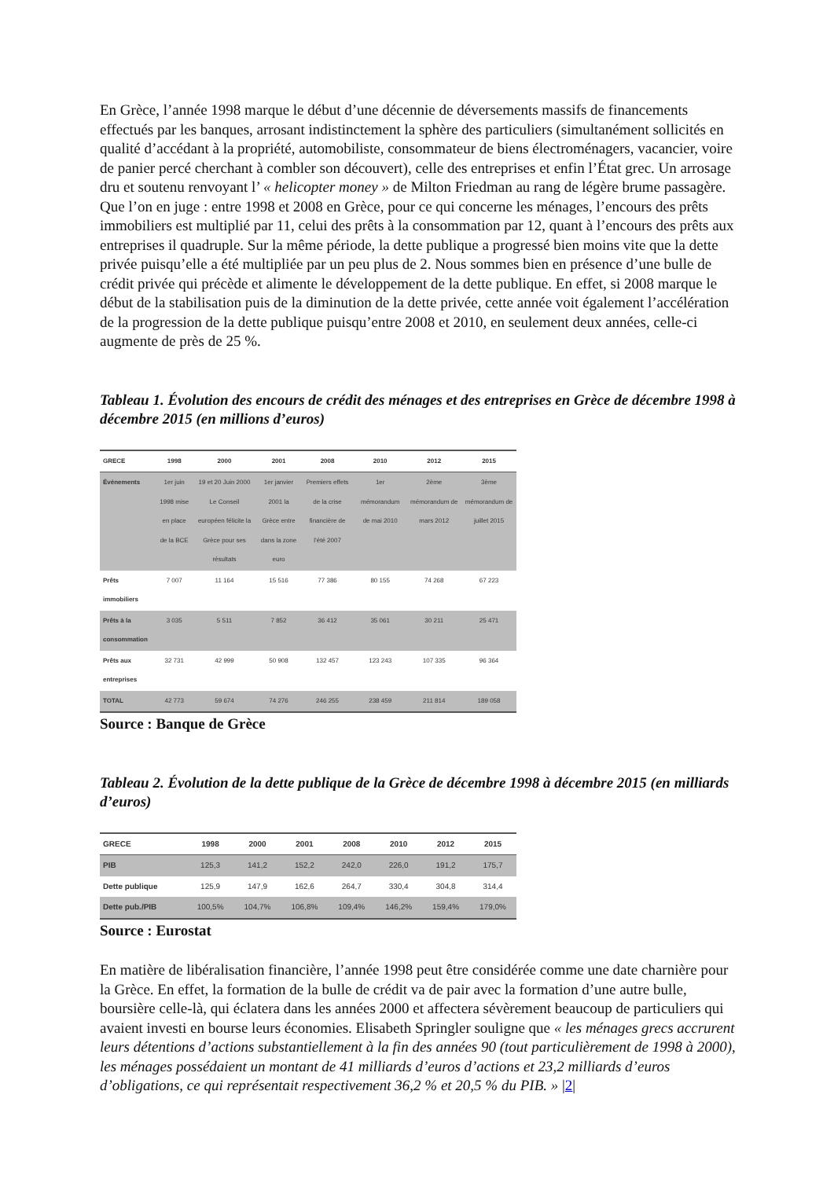En Grèce, l’année 1998 marque le début d’une décennie de déversements massifs de financements effectués par les banques, arrosant indistinctement la sphère des particuliers (simultanément sollicités en qualité d’accédant à la propriété, automobiliste, consommateur de biens électroménagers, vacancier, voire de panier percé cherchant à combler son découvert), celle des entreprises et enfin l’État grec. Un arrosage dru et soutenu renvoyant l’ « helicopter money » de Milton Friedman au rang de légère brume passagère. Que l’on en juge : entre 1998 et 2008 en Grèce, pour ce qui concerne les ménages, l’encours des prêts immobiliers est multiplié par 11, celui des prêts à la consommation par 12, quant à l’encours des prêts aux entreprises il quadruple. Sur la même période, la dette publique a progressé bien moins vite que la dette privée puisqu’elle a été multipliée par un peu plus de 2. Nous sommes bien en présence d’une bulle de crédit privée qui précède et alimente le développement de la dette publique. En effet, si 2008 marque le début de la stabilisation puis de la diminution de la dette privée, cette année voit également l’accélération de la progression de la dette publique puisqu’entre 2008 et 2010, en seulement deux années, celle-ci augmente de près de 25 %.
Tableau 1. Évolution des encours de crédit des ménages et des entreprises en Grèce de décembre 1998 à décembre 2015 (en millions d’euros)
| GRECE | 1998 | 2000 | 2001 | 2008 | 2010 | 2012 | 2015 |
| --- | --- | --- | --- | --- | --- | --- | --- |
| Événements | 1er juin 1998 mise en place de la BCE | 19 et 20 Juin 2000 Le Conseil européen félicite la Grèce pour ses résultats | 1er janvier 2001 la Grèce entre dans la zone euro | Premiers effets de la crise financière de l’été 2007 | 1er mémorandum de mai 2010 | 2ème mémorandum de mars 2012 | 3ème mémorandum de juillet 2015 |
| Prêts immobiliers | 7 007 | 11 164 | 15 516 | 77 386 | 80 155 | 74 268 | 67 223 |
| Prêts à la consommation | 3 035 | 5 511 | 7 852 | 36 412 | 35 061 | 30 211 | 25 471 |
| Prêts aux entreprises | 32 731 | 42 999 | 50 908 | 132 457 | 123 243 | 107 335 | 96 364 |
| TOTAL | 42 773 | 59 674 | 74 276 | 246 255 | 238 459 | 211 814 | 189 058 |
Source : Banque de Grèce
Tableau 2. Évolution de la dette publique de la Grèce de décembre 1998 à décembre 2015 (en milliards d’euros)
| GRECE | 1998 | 2000 | 2001 | 2008 | 2010 | 2012 | 2015 |
| --- | --- | --- | --- | --- | --- | --- | --- |
| PIB | 125,3 | 141,2 | 152,2 | 242,0 | 226,0 | 191,2 | 175,7 |
| Dette publique | 125,9 | 147,9 | 162,6 | 264,7 | 330,4 | 304,8 | 314,4 |
| Dette pub./PIB | 100,5% | 104,7% | 106,8% | 109,4% | 146,2% | 159,4% | 179,0% |
Source : Eurostat
En matière de libéralisation financière, l’année 1998 peut être considérée comme une date charnière pour la Grèce. En effet, la formation de la bulle de crédit va de pair avec la formation d’une autre bulle, boursière celle-là, qui éclatera dans les années 2000 et affectera sévèrement beaucoup de particuliers qui avaient investi en bourse leurs économies. Elisabeth Springler souligne que « les ménages grecs accrurent leurs détentions d’actions substantiellement à la fin des années 90 (tout particulièrement de 1998 à 2000), les ménages possédaient un montant de 41 milliards d’euros d’actions et 23,2 milliards d’euros d’obligations, ce qui représentait respectivement 36,2 % et 20,5 % du PIB. » |2|